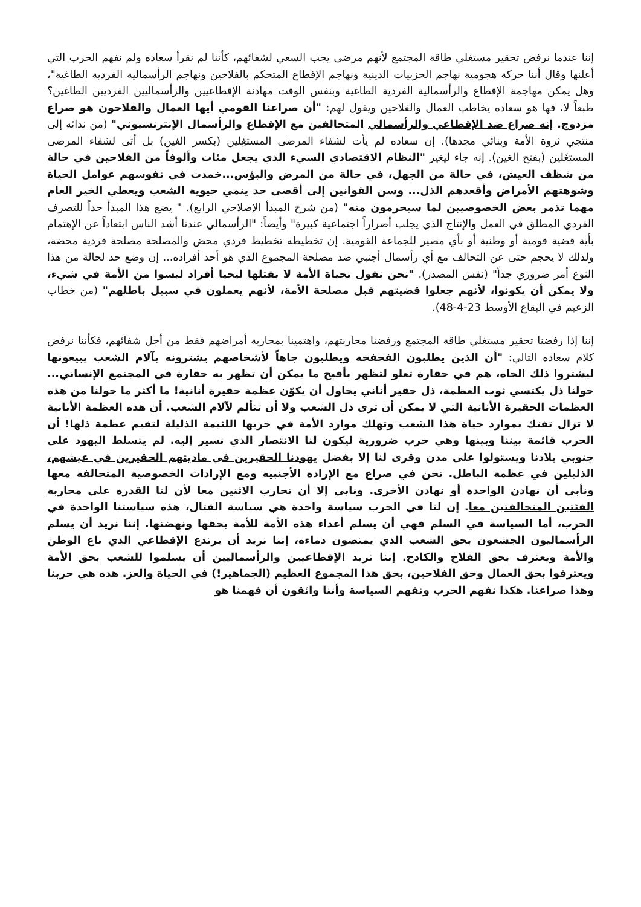إننا عندما نرفض تحقير مستغلي طاقة المجتمع لأنهم مرضى يجب السعي لشفائهم، كأننا لم نقرأ سعاده ولم نفهم الحرب التي أعلنها وقال أننا حركة هجومية نهاجم الحزبيات الدينية ونهاجم الإقطاع المتحكم بالفلاحين ونهاجم الرأسمالية الفردية الطاغية"، وهل يمكن مهاجمة الإقطاع والرأسمالية الفردية الطاغية وبنفس الوقت مهادنة الإقطاعيين والرأسماليين الفرديين الطاغين؟ طبعاً لا، فها هو سعاده يخاطب العمال والفلاحين ويقول لهم: "أن صراعنا القومي أيها العمال والفلاحون هو صراع مزدوج. إنه صراع ضد الإقطاعي والرأسمالي المتحالفين مع الإقطاع والرأسمال الإنترنسيوني" (من ندائه إلى منتجي ثروة الأمة وبنائي مجدها). إن سعاده لم يأت لشفاء المرضى المستغِلين (بكسر الغين) بل أتى لشفاء المرضى المستغَلين (بفتح الغين). إنه جاء ليغير "النظام الاقتصادي السيء الذي يجعل مئات وألوفاً من الفلاحين في حالة من شظف العيش، في حالة من الجهل، في حالة من المرض والبؤس...خمدت في نفوسهم عوامل الحياة وشوهتهم الأمراض وأقعدهم الذل... وسن القوانين إلى أقصى حد ينمي حيوية الشعب ويعطي الخير العام مهما تذمر بعض الخصوصيين لما سيحرمون منه" (من شرح المبدأ الإصلاحي الرابع). " يضع هذا المبدأ حداً للتصرف الفردي المطلق في العمل والإنتاج الذي يجلب أضراراً اجتماعية كبيرة" وأيضاً: "الرأسمالي عندنا أشد الناس ابتعاداً عن الإهتمام بأية قضية قومية أو وطنية أو بأي مصير للجماعة القومية. إن تخطيطه تخطيط فردي محض والمصلحة مصلحة فردية محضة، ولذلك لا يحجم حتى عن التحالف مع أي رأسمال أجنبي ضد مصلحة المجموع الذي هو أحد أفراده... إن وضع حد لحالة من هذا النوع أمر ضروري جداً" (نفس المصدر). "نحن نقول بحياة الأمة لا بقتلها ليحيا أفراد ليسوا من الأمة في شيء، ولا يمكن أن يكونوا، لأنهم جعلوا قضيتهم قبل مصلحة الأمة، لأنهم يعملون في سبيل باطلهم" (من خطاب الزعيم في البقاع الأوسط 23-4-48).
إننا إذا رفضنا تحقير مستغلي طاقة المجتمع ورفضنا محاربتهم، واهتمينا بمحاربة أمراضهم فقط من أجل شفائهم، فكأننا نرفض كلام سعاده التالي: "أن الذين يطلبون الفخفخة ويطلبون جاهاً لأشخاصهم يشترونه بآلام الشعب يبيعونها ليشتروا ذلك الجاه، هم في حقارة تعلو لتظهر بأقبح ما يمكن أن تظهر به حقارة في المجتمع الإنساني... حولنا ذل يكتسي ثوب العظمة، ذل حقير أناني يحاول أن يكوّن عظمة حقيرة أنانية! ما أكثر ما حولنا من هذه العظمات الحقيرة الأنانية التي لا يمكن أن ترى ذل الشعب ولا أن تتألم لآلام الشعب. أن هذه العظمة الأنانية لا تزال تفتك بموارد حياة هذا الشعب وتهلك موارد الأمة في حربها اللئيمة الذليلة لتقيم عظمة ذلها! أن الحرب قائمة بيننا وبينها وهي حرب ضرورية ليكون لنا الانتصار الذي نسير إليه. لم يتسلط اليهود على جنوبي بلادنا ويستولوا على مدن وقرى لنا إلا بفضل يهودنا الحقيرين في ماديتهم الحقيرين في عيشهم، الذليلين في عظمة الباطل. نحن في صراع مع الإرادة الأجنبية ومع الإرادات الخصوصية المتحالفة معها ونأبى أن نهادن الواحدة أو نهادن الأخرى. ونابى إلا أن نحارب الاثنين معا لأن لنا القدرة على محاربة الفئتين المتحالفتين معا. إن لنا في الحرب سياسة واحدة هي سياسة القتال، هذه سياستنا الواحدة في الحرب، أما السياسة في السلم فهي أن يسلم أعداء هذه الأمة للأمة بحقها ونهضتها. إننا نريد أن يسلم الرأسماليون الجشعون بحق الشعب الذي يمتصون دماءه، إننا نريد أن يرتدع الإقطاعي الذي باع الوطن والأمة ويعترف بحق الفلاح والكادح. إننا نريد الإقطاعيين والرأسماليين أن يسلموا للشعب بحق الأمة ويعترفوا بحق العمال وحق الفلاحين، بحق هذا المجموع العظيم (الجماهير!) في الحياة والعز. هذه هي حربنا وهذا صراعنا. هكذا نفهم الحرب ونفهم السياسة وأننا واثقون أن فهمنا هو